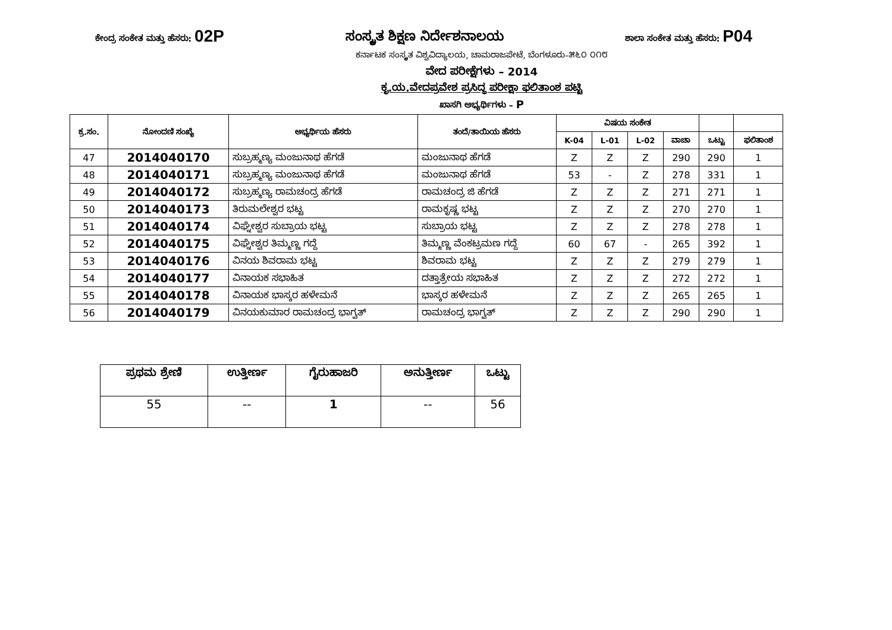ಕೇಂದ್ರ ಸಂಕೇತ ಮತ್ತು ಹೆಸರು: 02P ಸಂಸ್ಕೃತ ಶಿಕ್ಷಣ ನಿರ್ದೇಶನಾಲಯ ಶಾಲಾ ಸಂಕೇತ ಮತ್ತು ಹೆಸರು: P04
ಕರ್ನಾಟಕ ಸಂಸ್ಕೃತ ವಿಶ್ವವಿದ್ಯಾಲಯ, ಚಾಮರಾಜಪೇಟೆ, ಬೆಂಗಳೂರು–೫೬೦ ೦೧೮
ವೇದ ಪರೀಕ್ಷೆಗಳು – 2014
ಕೃ.ಯ.ವೇದಪ್ರವೇಶ ಪ್ರಸಿದ್ಧ ಪರೀಕ್ಷಾ ಫಲಿತಾಂಶ ಪಟ್ಟಿ
ಖಾಸಗಿ ಅಭ್ಯರ್ಥಿಗಳು – P
| ಕ್ರ.ಸಂ. | ನೋಂದಣಿ ಸಂಖ್ಯೆ | ಅಭ್ಯರ್ಥಿಯ ಹೆಸರು | ತಂದೆ/ತಾಯಿಯ ಹೆಸರು | ವಿಷಯ ಸಂಕೇತ | | | | | |
| --- | --- | --- | --- | --- | --- | --- | --- | --- | --- |
| | | | | K-04 | L-01 | L-02 | ವಾಚಾ | ಒಟ್ಟು | ಫಲಿತಾಂಶ |
| 47 | 2014040170 | ಸುಬ್ರಹ್ಮಣ್ಯ ಮಂಜುನಾಥ ಹೆಗಡೆ | ಮಂಜುನಾಥ ಹೆಗಡೆ | Z | Z | Z | 290 | 290 | 1 |
| 48 | 2014040171 | ಸುಬ್ರಹ್ಮಣ್ಯ ಮಂಜುನಾಥ ಹೆಗಡೆ | ಮಂಜುನಾಥ ಹೆಗಡೆ | 53 | - | Z | 278 | 331 | 1 |
| 49 | 2014040172 | ಸುಬ್ರಹ್ಮಣ್ಯ ರಾಮಚಂದ್ರ ಹೆಗಡೆ | ರಾಮಚಂದ್ರ ಜಿ ಹೆಗಡೆ | Z | Z | Z | 271 | 271 | 1 |
| 50 | 2014040173 | ತಿರುಮಲೇಶ್ವರ ಭಟ್ಟ | ರಾಮಕೃಷ್ಣ ಭಟ್ಟ | Z | Z | Z | 270 | 270 | 1 |
| 51 | 2014040174 | ವಿಘ್ನೇಶ್ವರ ಸುಬ್ರಾಯ ಭಟ್ಟ | ಸುಬ್ರಾಯ ಭಟ್ಟ | Z | Z | Z | 278 | 278 | 1 |
| 52 | 2014040175 | ವಿಘ್ನೇಶ್ವರ ತಿಮ್ಮಣ್ಣ ಗದ್ದೆ | ತಿಮ್ಮಣ್ಣ ವೆಂಕಟ್ರಮಣ ಗದ್ದೆ | 60 | 67 | - | 265 | 392 | 1 |
| 53 | 2014040176 | ವಿನಯ ಶಿವರಾಮ ಭಟ್ಟ | ಶಿವರಾಮ ಭಟ್ಟ | Z | Z | Z | 279 | 279 | 1 |
| 54 | 2014040177 | ವಿನಾಯಕ ಸಭಾಹಿತ | ದತ್ತಾತ್ರೇಯ ಸಭಾಹಿತ | Z | Z | Z | 272 | 272 | 1 |
| 55 | 2014040178 | ವಿನಾಯಕ ಭಾಸ್ಕರ ಹಳೇಮನೆ | ಭಾಸ್ಕರ ಹಳೇಮನೆ | Z | Z | Z | 265 | 265 | 1 |
| 56 | 2014040179 | ವಿನಯಕುಮಾರ ರಾಮಚಂದ್ರ ಭಾಗ್ವತ್ | ರಾಮಚಂದ್ರ ಭಾಗ್ವತ್ | Z | Z | Z | 290 | 290 | 1 |
| ಪ್ರಥಮ ಶ್ರೇಣಿ | ಉತ್ತೀರ್ಣ | ಗೈರುಹಾಜರಿ | ಅನುತ್ತೀರ್ಣ | ಒಟ್ಟು |
| --- | --- | --- | --- | --- |
| 55 | -- | 1 | -- | 56 |